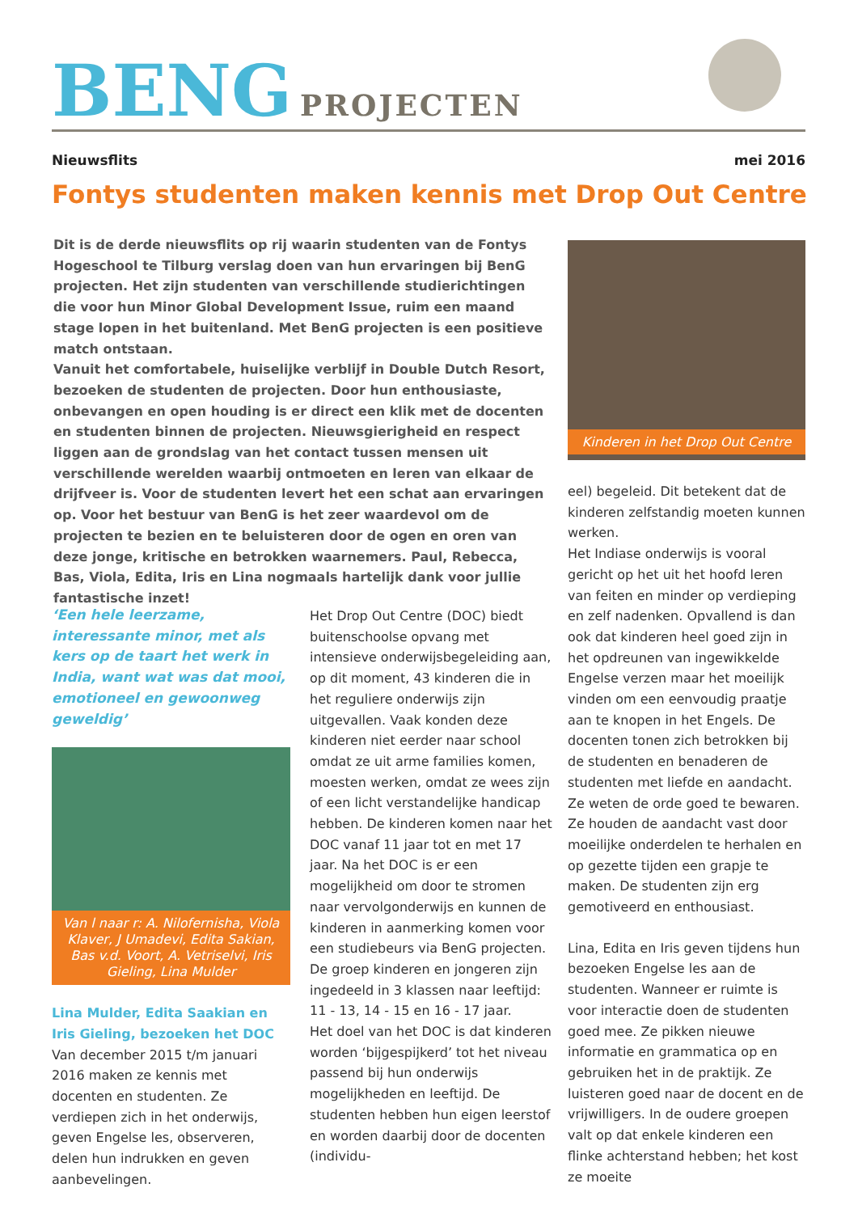BENG PROJECTEN
Nieuwsflits mei 2016
Fontys studenten maken kennis met Drop Out Centre
Dit is de derde nieuwsflits op rij waarin studenten van de Fontys Hogeschool te Tilburg verslag doen van hun ervaringen bij BenG projecten. Het zijn studenten van verschillende studierichtingen die voor hun Minor Global Development Issue, ruim een maand stage lopen in het buitenland. Met BenG projecten is een positieve match ontstaan.
Vanuit het comfortabele, huiselijke verblijf in Double Dutch Resort, bezoeken de studenten de projecten. Door hun enthousiaste, onbevangen en open houding is er direct een klik met de docenten en studenten binnen de projecten. Nieuwsgierigheid en respect liggen aan de grondslag van het contact tussen mensen uit verschillende werelden waarbij ontmoeten en leren van elkaar de drijfveer is. Voor de studenten levert het een schat aan ervaringen op. Voor het bestuur van BenG is het zeer waardevol om de projecten te bezien en te beluisteren door de ogen en oren van deze jonge, kritische en betrokken waarnemers. Paul, Rebecca, Bas, Viola, Edita, Iris en Lina nogmaals hartelijk dank voor jullie fantastische inzet!
Kinderen in het Drop Out Centre
‘Een hele leerzame, interessante minor, met als kers op de taart het werk in India, want wat was dat mooi, emotioneel en gewoonweg geweldig’
Van l naar r: A. Nilofernisha, Viola Klaver, J Umadevi, Edita Sakian, Bas v.d. Voort, A. Vetriselvi, Iris Gieling, Lina Mulder
Lina Mulder, Edita Saakian en Iris Gieling, bezoeken het DOC
Van december 2015 t/m januari 2016 maken ze kennis met docenten en studenten. Ze verdiepen zich in het onderwijs, geven Engelse les, observeren, delen hun indrukken en geven aanbevelingen.
Het Drop Out Centre (DOC) biedt buitenschoolse opvang met intensieve onderwijsbegeleiding aan, op dit moment, 43 kinderen die in het reguliere onderwijs zijn uitgevallen. Vaak konden deze kinderen niet eerder naar school omdat ze uit arme families komen, moesten werken, omdat ze wees zijn of een licht verstandelijke handicap hebben. De kinderen komen naar het DOC vanaf 11 jaar tot en met 17 jaar. Na het DOC is er een mogelijkheid om door te stromen naar vervolgonderwijs en kunnen de kinderen in aanmerking komen voor een studiebeurs via BenG projecten.
De groep kinderen en jongeren zijn ingedeeld in 3 klassen naar leeftijd: 11 - 13, 14 - 15 en 16 - 17 jaar.
Het doel van het DOC is dat kinderen worden ‘bijgespijkerd’ tot het niveau passend bij hun onderwijs mogelijkheden en leeftijd. De studenten hebben hun eigen leerstof en worden daarbij door de docenten (individu-
eel) begeleid. Dit betekent dat de kinderen zelfstandig moeten kunnen werken.
Het Indiase onderwijs is vooral gericht op het uit het hoofd leren van feiten en minder op verdieping en zelf nadenken. Opvallend is dan ook dat kinderen heel goed zijn in het opdreunen van ingewikkelde Engelse verzen maar het moeilijk vinden om een eenvoudig praatje aan te knopen in het Engels. De docenten tonen zich betrokken bij de studenten en benaderen de studenten met liefde en aandacht. Ze weten de orde goed te bewaren. Ze houden de aandacht vast door moeilijke onderdelen te herhalen en op gezette tijden een grapje te maken. De studenten zijn erg gemotiveerd en enthousiast.
Lina, Edita en Iris geven tijdens hun bezoeken Engelse les aan de studenten. Wanneer er ruimte is voor interactie doen de studenten goed mee. Ze pikken nieuwe informatie en grammatica op en gebruiken het in de praktijk. Ze luisteren goed naar de docent en de vrijwilligers. In de oudere groepen valt op dat enkele kinderen een flinke achterstand hebben; het kost ze moeite